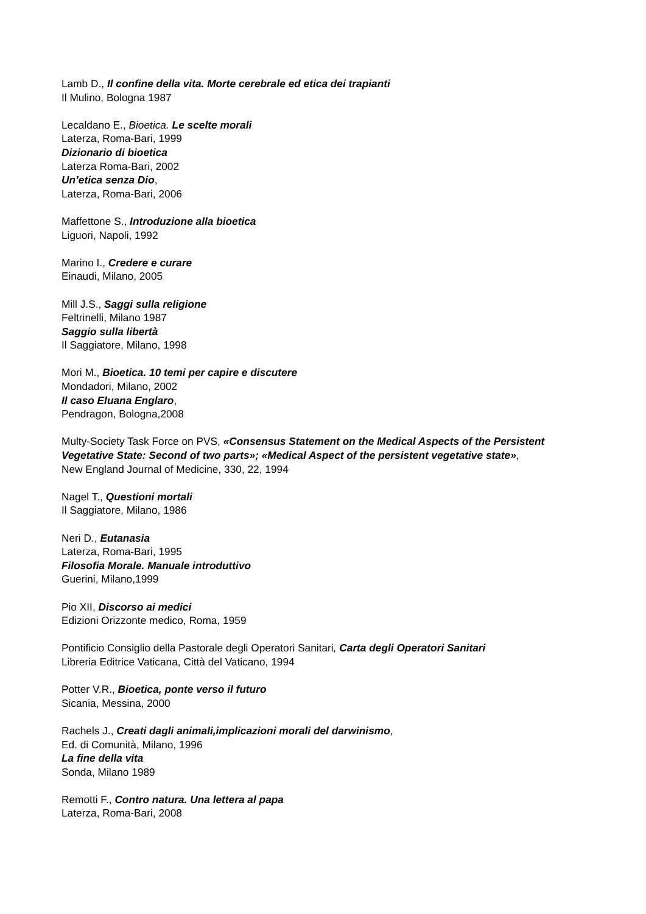Lamb D., Il confine della vita. Morte cerebrale ed etica dei trapianti
Il Mulino, Bologna 1987
Lecaldano E., Bioetica. Le scelte morali
Laterza, Roma-Bari, 1999
Dizionario di bioetica
Laterza Roma-Bari, 2002
Un’etica senza Dio,
Laterza, Roma-Bari, 2006
Maffettone S., Introduzione alla bioetica
Liguori, Napoli, 1992
Marino I., Credere e curare
Einaudi, Milano, 2005
Mill J.S., Saggi sulla religione
Feltrinelli, Milano 1987
Saggio sulla libertà
Il Saggiatore, Milano, 1998
Mori M., Bioetica. 10 temi per capire e discutere
Mondadori, Milano, 2002
Il caso Eluana Englaro,
Pendragon, Bologna,2008
Multy-Society Task Force on PVS, «Consensus Statement on the Medical Aspects of the Persistent Vegetative State: Second of two parts»; «Medical Aspect of the persistent vegetative state»,
New England Journal of Medicine, 330, 22, 1994
Nagel T., Questioni mortali
Il Saggiatore, Milano, 1986
Neri D., Eutanasia
Laterza, Roma-Bari, 1995
Filosofia Morale. Manuale introduttivo
Guerini, Milano,1999
Pio XII, Discorso ai medici
Edizioni Orizzonte medico, Roma, 1959
Pontificio Consiglio della Pastorale degli Operatori Sanitari, Carta degli Operatori Sanitari
Libreria Editrice Vaticana, Città del Vaticano, 1994
Potter V.R., Bioetica, ponte verso il futuro
Sicania, Messina, 2000
Rachels J., Creati dagli animali,implicazioni morali del darwinismo,
Ed. di Comunità, Milano, 1996
La fine della vita
Sonda, Milano 1989
Remotti F., Contro natura. Una lettera al papa
Laterza, Roma-Bari, 2008